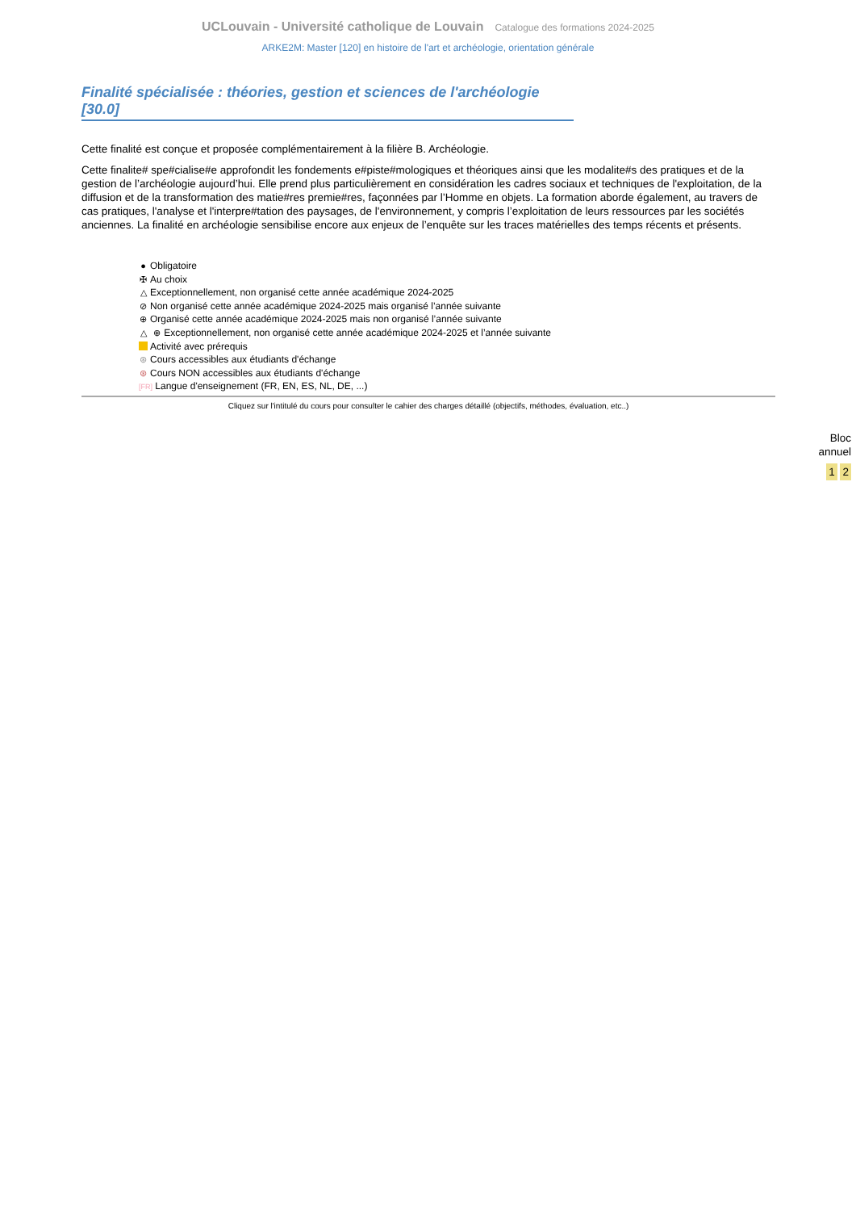UCLouvain - Université catholique de Louvain Catalogue des formations 2024-2025
ARKE2M: Master [120] en histoire de l'art et archéologie, orientation générale
Finalité spécialisée : théories, gestion et sciences de l'archéologie [30.0]
Cette finalité est conçue et proposée complémentairement à la filière B. Archéologie.
Cette finalite# spe#cialise#e approfondit les fondements e#piste#mologiques et théoriques ainsi que les modalite#s des pratiques et de la gestion de l’archéologie aujourd’hui. Elle prend plus particulièrement en considération les cadres sociaux et techniques de l'exploitation, de la diffusion et de la transformation des matie#res premie#res, façonnées par l’Homme en objets. La formation aborde également, au travers de cas pratiques, l'analyse et l'interpre#tation des paysages, de l'environnement, y compris l’exploitation de leurs ressources par les sociétés anciennes. La finalité en archéologie sensibilise encore aux enjeux de l’enquête sur les traces matérielles des temps récents et présents.
● Obligatoire
✠ Au choix
△ Exceptionnellement, non organisé cette année académique 2024-2025
⊘ Non organisé cette année académique 2024-2025 mais organisé l’année suivante
⊕ Organisé cette année académique 2024-2025 mais non organisé l’année suivante
△ ⊕ Exceptionnellement, non organisé cette année académique 2024-2025 et l’année suivante
Activité avec prérequis
⊛ Cours accessibles aux étudiants d'échange
⊛ Cours NON accessibles aux étudiants d'échange
[FR] Langue d'enseignement (FR, EN, ES, NL, DE, ...)
Cliquez sur l'intitulé du cours pour consulter le cahier des charges détaillé (objectifs, méthodes, évaluation, etc..)
Bloc
annuel
1 2